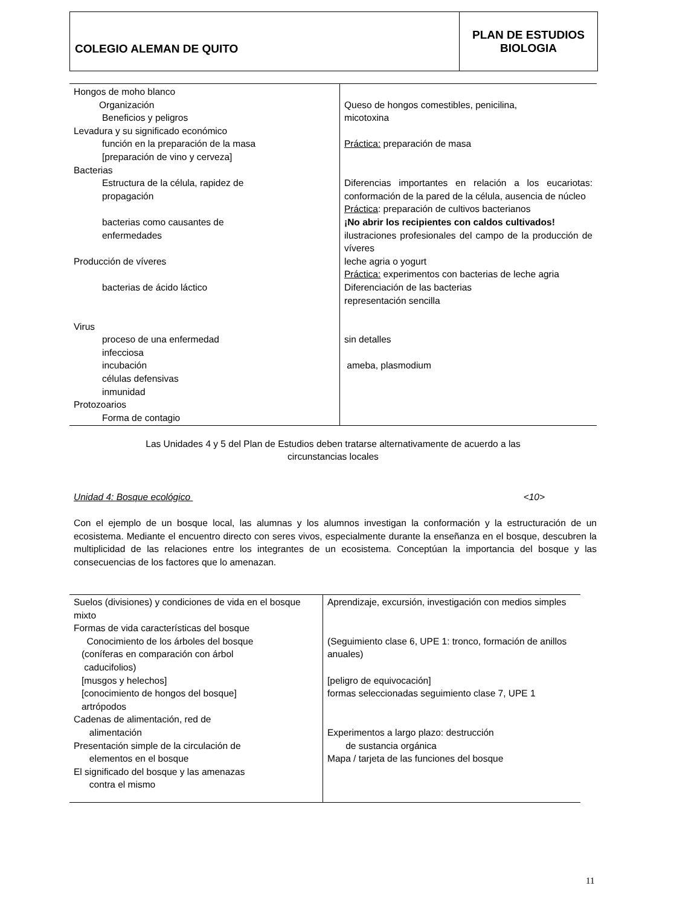COLEGIO ALEMAN DE QUITO
PLAN DE ESTUDIOS
BIOLOGIA
| Hongos de moho blanco Organización Beneficios y peligros Levadura y su significado económico función en la preparación de la masa [preparación de vino y cerveza] Bacterias Estructura de la célula, rapidez de propagación bacterias como causantes de enfermedades Producción de víveres bacterias de ácido láctico Virus proceso de una enfermedad infecciosa incubación células defensivas inmunidad Protozoarios Forma de contagio | Queso de hongos comestibles, penicilina, micotoxina Práctica: preparación de masa Diferencias importantes en relación a los eucariotas: conformación de la pared de la célula, ausencia de núcleo Práctica : preparación de cultivos bacterianos ¡No abrir los recipientes con caldos cultivados! ilustraciones profesionales del campo de la producción de víveres leche agria o yogurt Práctica: experimentos con bacterias de leche agria Diferenciación de las bacterias representación sencilla sin detalles ameba, plasmodium |
Las Unidades 4 y 5 del Plan de Estudios deben tratarse alternativamente de acuerdo a las
circunstancias locales
Unidad 4: Bosque ecológico <10>
Con el ejemplo de un bosque local, las alumnas y los alumnos investigan la conformación y la estructuración de un ecosistema. Mediante el encuentro directo con seres vivos, especialmente durante la enseñanza en el bosque, descubren la multiplicidad de las relaciones entre los integrantes de un ecosistema. Conceptúan la importancia del bosque y las consecuencias de los factores que lo amenazan.
| Suelos (divisiones) y condiciones de vida en el bosque mixto Formas de vida características del bosque Conocimiento de los árboles del bosque (coníferas en comparación con árbol caducifolios) [musgos y helechos] [conocimiento de hongos del bosque] artrópodos Cadenas de alimentación, red de alimentación Presentación simple de la circulación de elementos en el bosque El significado del bosque y las amenazas contra el mismo | Aprendizaje, excursión, investigación con medios simples (Seguimiento clase 6, UPE 1: tronco, formación de anillos anuales) [peligro de equivocación] formas seleccionadas seguimiento clase 7, UPE 1 Experimentos a largo plazo: destrucción de sustancia orgánica Mapa / tarjeta de las funciones del bosque |
11